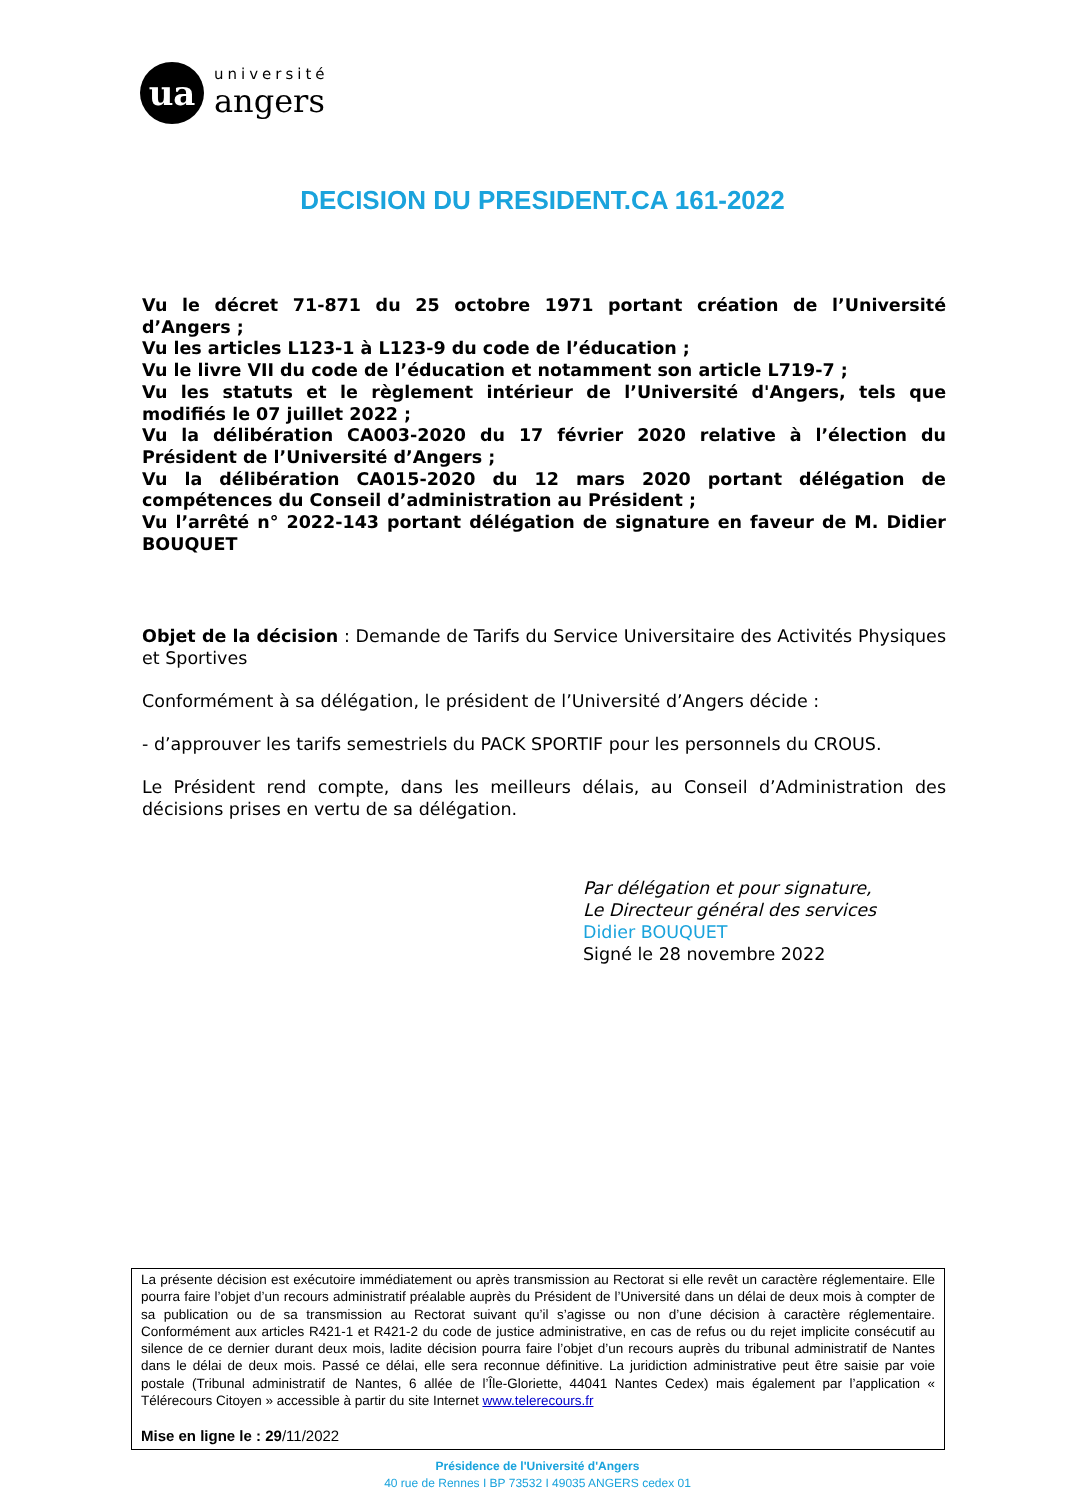ua
université
angers
DECISION DU PRESIDENT.CA 161-2022
Vu le décret 71-871 du 25 octobre 1971 portant création de l’Université d’Angers ;
Vu les articles L123-1 à L123-9 du code de l’éducation ;
Vu le livre VII du code de l’éducation et notamment son article L719-7 ;
Vu les statuts et le règlement intérieur de l’Université d'Angers, tels que modifiés le 07 juillet 2022 ;
Vu la délibération CA003-2020 du 17 février 2020 relative à l’élection du Président de l’Université d’Angers ;
Vu la délibération CA015-2020 du 12 mars 2020 portant délégation de compétences du Conseil d’administration au Président ;
Vu l’arrêté n° 2022-143 portant délégation de signature en faveur de M. Didier BOUQUET
Objet de la décision : Demande de Tarifs du Service Universitaire des Activités Physiques et Sportives
Conformément à sa délégation, le président de l’Université d’Angers décide :
- d’approuver les tarifs semestriels du PACK SPORTIF pour les personnels du CROUS.
Le Président rend compte, dans les meilleurs délais, au Conseil d’Administration des décisions prises en vertu de sa délégation.
Par délégation et pour signature,
Le Directeur général des services
Didier BOUQUET
Signé le 28 novembre 2022
La présente décision est exécutoire immédiatement ou après transmission au Rectorat si elle revêt un caractère réglementaire. Elle pourra faire l’objet d’un recours administratif préalable auprès du Président de l’Université dans un délai de deux mois à compter de sa publication ou de sa transmission au Rectorat suivant qu’il s’agisse ou non d’une décision à caractère réglementaire. Conformément aux articles R421-1 et R421-2 du code de justice administrative, en cas de refus ou du rejet implicite consécutif au silence de ce dernier durant deux mois, ladite décision pourra faire l’objet d’un recours auprès du tribunal administratif de Nantes dans le délai de deux mois. Passé ce délai, elle sera reconnue définitive. La juridiction administrative peut être saisie par voie postale (Tribunal administratif de Nantes, 6 allée de l’Île-Gloriette, 44041 Nantes Cedex) mais également par l’application « Télérecours Citoyen » accessible à partir du site Internet www.telerecours.fr
Mise en ligne le : 29/11/2022
Présidence de l'Université d'Angers
40 rue de Rennes I BP 73532 I 49035 ANGERS cedex 01